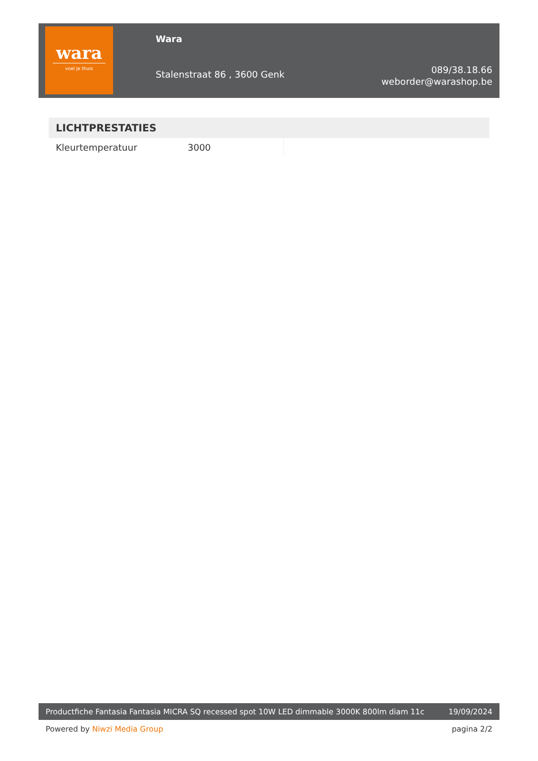wara
voel je thuis
Wara
Stalenstraat 86 , 3600 Genk
089/38.18.66
weborder@warashop.be
| LICHTPRESTATIES | | |
| --- | --- | --- |
| Kleurtemperatuur | 3000 | |
Productfiche Fantasia Fantasia MICRA SQ recessed spot 10W LED dimmable 3000K 800lm diam 11c 19/09/2024
Powered by Niwzi Media Group pagina 2/2